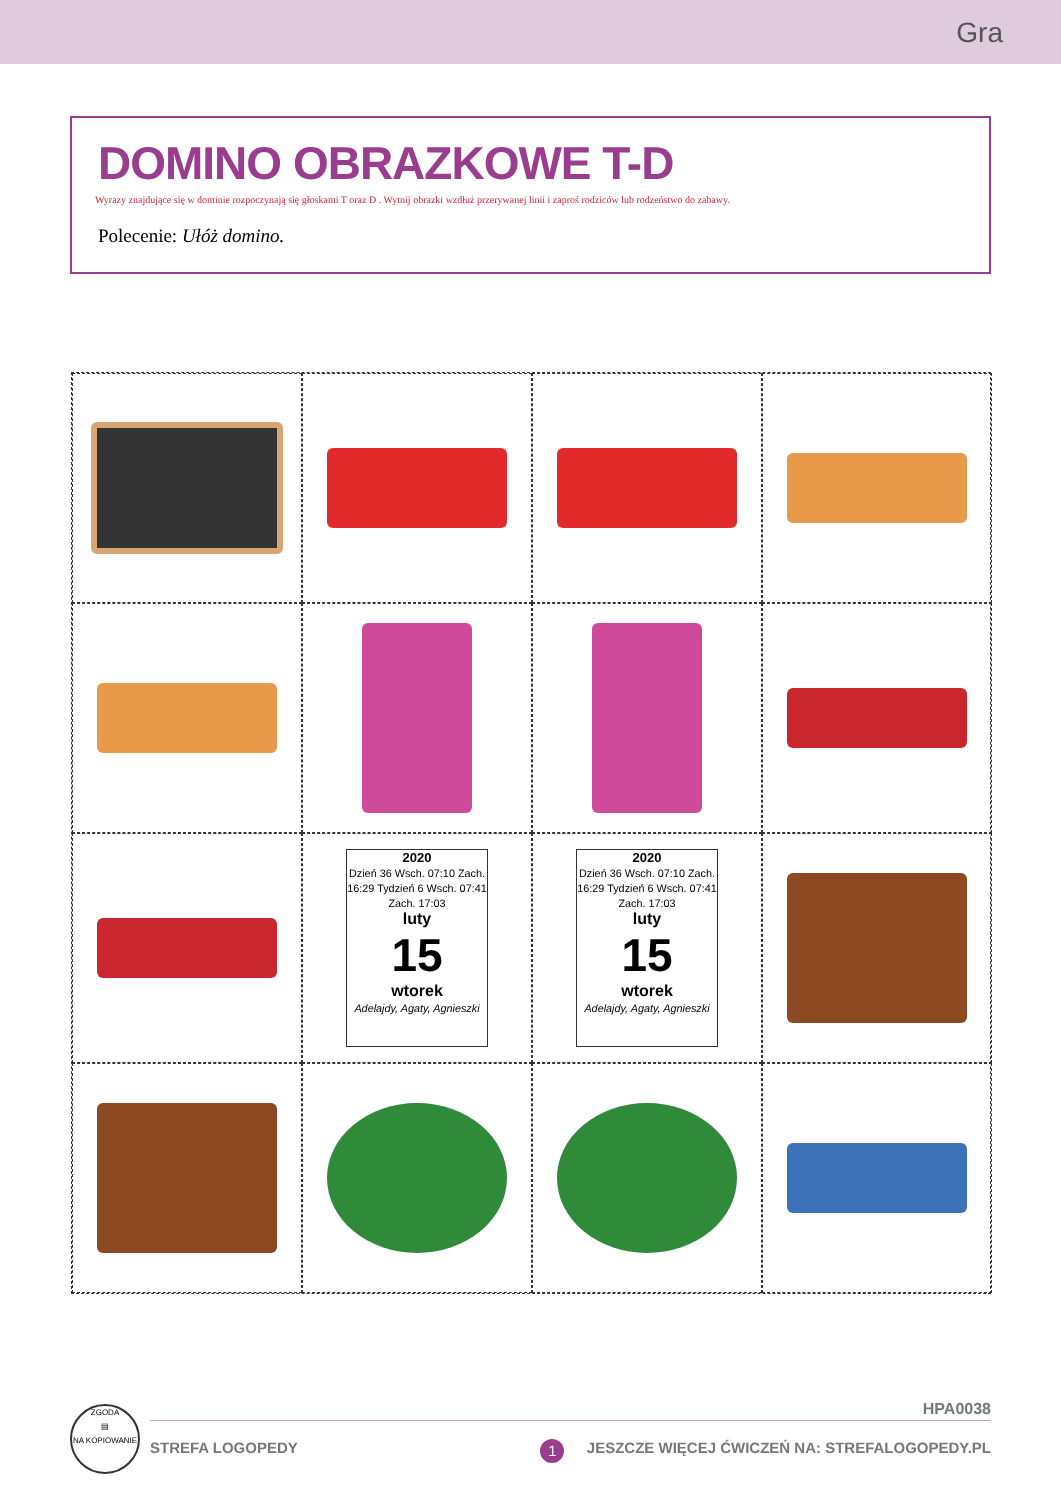Gra
DOMINO OBRAZKOWE T-D
Wyrazy znajdujące się w dominie rozpoczynają się głoskami T oraz D . Wytnij obrazki wzdłuż przerywanej linii i zaproś rodziców lub rodzeństwo do zabawy.
Polecenie: Ułóż domino.
2020
Dzień 36 Wsch. 07:10 Zach. 16:29 Tydzień 6 Wsch. 07:41 Zach. 17:03
luty
15
wtorek
Adelajdy, Agaty, Agnieszki
2020
Dzień 36 Wsch. 07:10 Zach. 16:29 Tydzień 6 Wsch. 07:41 Zach. 17:03
luty
15
wtorek
Adelajdy, Agaty, Agnieszki
ZGODA
▤
NA KOPIOWANIE
HPA0038
STREFA LOGOPEDY 1 JESZCZE WIĘCEJ ĆWICZEŃ NA: STREFALOGOPEDY.PL